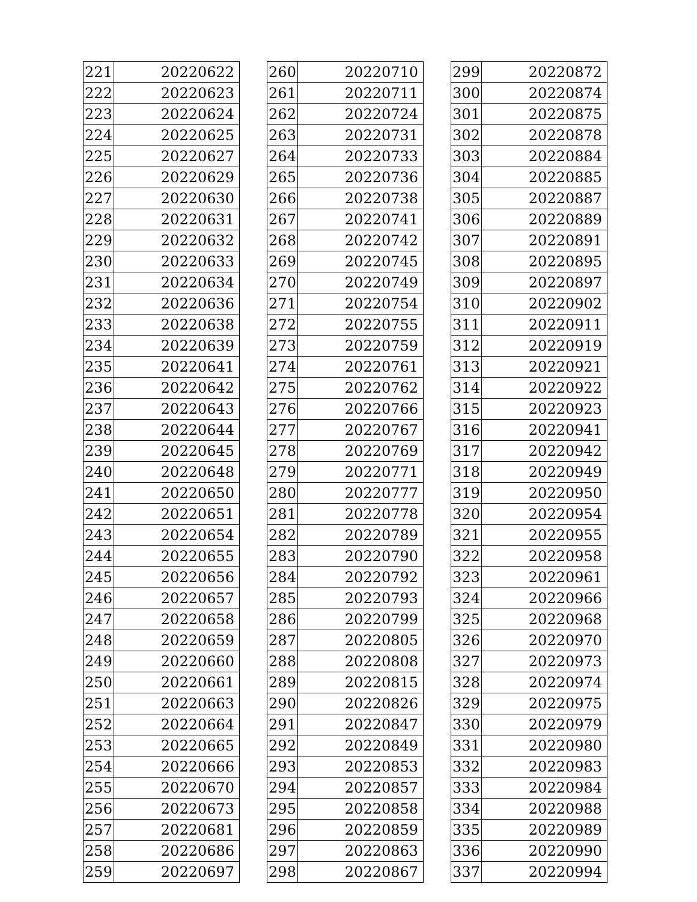| 221 | 20220622 |
| 222 | 20220623 |
| 223 | 20220624 |
| 224 | 20220625 |
| 225 | 20220627 |
| 226 | 20220629 |
| 227 | 20220630 |
| 228 | 20220631 |
| 229 | 20220632 |
| 230 | 20220633 |
| 231 | 20220634 |
| 232 | 20220636 |
| 233 | 20220638 |
| 234 | 20220639 |
| 235 | 20220641 |
| 236 | 20220642 |
| 237 | 20220643 |
| 238 | 20220644 |
| 239 | 20220645 |
| 240 | 20220648 |
| 241 | 20220650 |
| 242 | 20220651 |
| 243 | 20220654 |
| 244 | 20220655 |
| 245 | 20220656 |
| 246 | 20220657 |
| 247 | 20220658 |
| 248 | 20220659 |
| 249 | 20220660 |
| 250 | 20220661 |
| 251 | 20220663 |
| 252 | 20220664 |
| 253 | 20220665 |
| 254 | 20220666 |
| 255 | 20220670 |
| 256 | 20220673 |
| 257 | 20220681 |
| 258 | 20220686 |
| 259 | 20220697 |
| 260 | 20220710 |
| 261 | 20220711 |
| 262 | 20220724 |
| 263 | 20220731 |
| 264 | 20220733 |
| 265 | 20220736 |
| 266 | 20220738 |
| 267 | 20220741 |
| 268 | 20220742 |
| 269 | 20220745 |
| 270 | 20220749 |
| 271 | 20220754 |
| 272 | 20220755 |
| 273 | 20220759 |
| 274 | 20220761 |
| 275 | 20220762 |
| 276 | 20220766 |
| 277 | 20220767 |
| 278 | 20220769 |
| 279 | 20220771 |
| 280 | 20220777 |
| 281 | 20220778 |
| 282 | 20220789 |
| 283 | 20220790 |
| 284 | 20220792 |
| 285 | 20220793 |
| 286 | 20220799 |
| 287 | 20220805 |
| 288 | 20220808 |
| 289 | 20220815 |
| 290 | 20220826 |
| 291 | 20220847 |
| 292 | 20220849 |
| 293 | 20220853 |
| 294 | 20220857 |
| 295 | 20220858 |
| 296 | 20220859 |
| 297 | 20220863 |
| 298 | 20220867 |
| 299 | 20220872 |
| 300 | 20220874 |
| 301 | 20220875 |
| 302 | 20220878 |
| 303 | 20220884 |
| 304 | 20220885 |
| 305 | 20220887 |
| 306 | 20220889 |
| 307 | 20220891 |
| 308 | 20220895 |
| 309 | 20220897 |
| 310 | 20220902 |
| 311 | 20220911 |
| 312 | 20220919 |
| 313 | 20220921 |
| 314 | 20220922 |
| 315 | 20220923 |
| 316 | 20220941 |
| 317 | 20220942 |
| 318 | 20220949 |
| 319 | 20220950 |
| 320 | 20220954 |
| 321 | 20220955 |
| 322 | 20220958 |
| 323 | 20220961 |
| 324 | 20220966 |
| 325 | 20220968 |
| 326 | 20220970 |
| 327 | 20220973 |
| 328 | 20220974 |
| 329 | 20220975 |
| 330 | 20220979 |
| 331 | 20220980 |
| 332 | 20220983 |
| 333 | 20220984 |
| 334 | 20220988 |
| 335 | 20220989 |
| 336 | 20220990 |
| 337 | 20220994 |